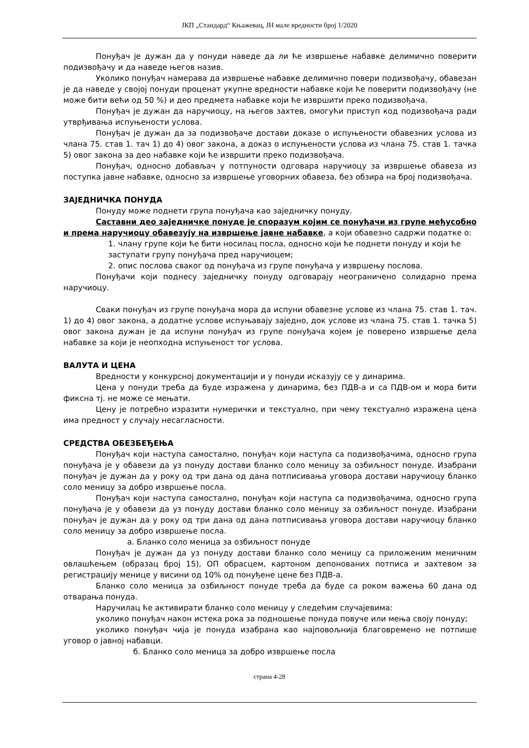ЈКП „Стандард“ Књажевац, ЈН мале вредности број 1/2020
Понуђач је дужан да у понуди наведе да ли ће извршење набавке делимично поверити подизвођачу и да наведе његов назив.
Уколико понуђач намерава да извршење набавке делимично повери подизвођачу, обавезан је да наведе у својој понуди проценат укупне вредности набавке који ће поверити подизвођачу (не може бити већи од 50 %) и део предмета набавке који ће извршити преко подизвођача.
Понуђач је дужан да наручиоцу, на његов захтев, омогући приступ код подизвођача ради утврђивања испуњености услова.
Понуђач је дужан да за подизвођаче достави доказе о испуњености обавезних услова из члана 75. став 1. тач 1) до 4) овог закона, а доказ о испуњености услова из члана 75. став 1. тачка 5) овог закона за део набавке који ће извршити преко подизвођача.
Понуђач, односно добављач у потпуности одговара наручиоцу за извршење обавеза из поступка јавне набавке, односно за извршење уговорних обавеза, без обзира на број подизвођача.
ЗАЈЕДНИЧКА ПОНУДА
Понуду може поднети група понуђача као заједничку понуду.
Саставни део заједничке понуде је споразум којим се понуђачи из групе међусобно и према наручиоцу обавезују на извршење јавне набавке, а који обавезно садржи податке о:
1. члану групе који ће бити носилац посла, односно који ће поднети понуду и који ће заступати групу понуђача пред наручиоцем;
2. опис послова сваког од понуђача из групе понуђача у извршењу послова.
Понуђачи који поднесу заједничку понуду одговарају неограничено солидарно према наручиоцу.
Сваки понуђач из групе понуђача мора да испуни обавезне услове из члана 75. став 1. тач. 1) до 4) овог закона, а додатне услове испуњавају заједно, док услове из члана 75. став 1. тачка 5) овог закона дужан је да испуни понуђач из групе понуђача којем је поверено извршење дела набавке за који је неопходна испуњеност тог услова.
ВАЛУТА И ЦЕНА
Вредности у конкурсној документацији и у понуди исказују се у динарима.
Цена у понуди треба да буде изражена у динарима, без ПДВ-а и са ПДВ-ом и мора бити фиксна тј. не може се мењати.
Цену је потребно изразити нумерички и текстуално, при чему текстуално изражена цена има предност у случају несагласности.
СРЕДСТВА ОБЕЗБЕЂЕЊА
Понуђач који наступа самостално, понуђач који наступа са подизвођачима, односно група понуђача је у обавези да уз понуду достави бланко соло меницу за озбиљност понуде. Изабрани понуђач је дужан да у року од три дана од дана потписивања уговора достави наручиоцу бланко соло меницу за добро извршење посла.
Понуђач који наступа самостално, понуђач који наступа са подизвођачима, односно група понуђача је у обавези да уз понуду достави бланко соло меницу за озбиљност понуде. Изабрани понуђач је дужан да у року од три дана од дана потписивања уговора достави наручиоцу бланко соло меницу за добро извршење посла.
а. Бланко соло меница за озбиљност понуде
Понуђач је дужан да уз понуду достави бланко соло меницу са приложеним меничним овлашћењем (образац број 15), ОП обрасцем, картоном депонованих потписа и захтевом за регистрацију менице у висини од 10% од понуђене цене без ПДВ-а.
Бланко соло меница за озбиљност понуде треба да буде са роком важења 60 дана од отварања понуда.
Наручилац ће активирати бланко соло меницу у следећим случајевима:
уколико понуђач након истека рока за подношење понуда повуче или мења своју понуду;
уколико понуђач чија је понуда изабрана као најповољнија благовремено не потпише уговор о јавној набавци.
б. Бланко соло меница за добро извршење посла
страна 4-28